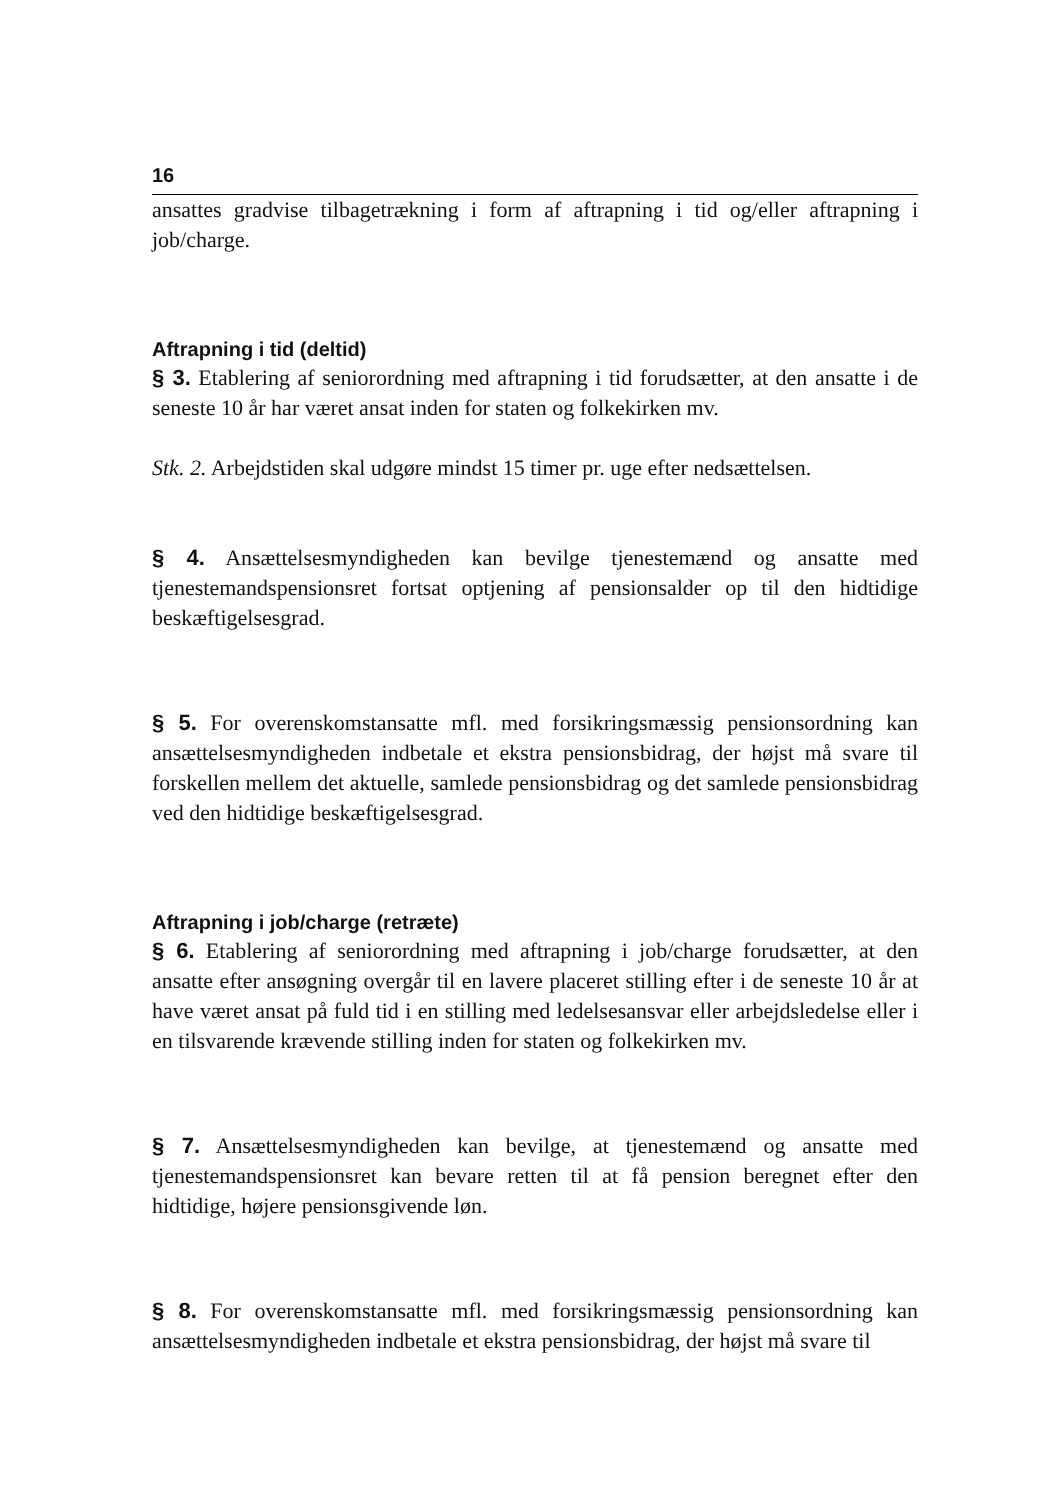16
ansattes gradvise tilbagetrækning i form af aftrapning i tid og/eller aftrapning i job/charge.
Aftrapning i tid (deltid)
§ 3. Etablering af seniorordning med aftrapning i tid forudsætter, at den ansatte i de seneste 10 år har været ansat inden for staten og folkekirken mv.
Stk. 2. Arbejdstiden skal udgøre mindst 15 timer pr. uge efter nedsættelsen.
§ 4. Ansættelsesmyndigheden kan bevilge tjenestemænd og ansatte med tjenestemandspensionsret fortsat optjening af pensionsalder op til den hidtidige beskæftigelsesgrad.
§ 5. For overenskomstansatte mfl. med forsikringsmæssig pensionsordning kan ansættelsesmyndigheden indbetale et ekstra pensionsbidrag, der højst må svare til forskellen mellem det aktuelle, samlede pensionsbidrag og det samlede pensionsbidrag ved den hidtidige beskæftigelsesgrad.
Aftrapning i job/charge (retræte)
§ 6. Etablering af seniorordning med aftrapning i job/charge forudsætter, at den ansatte efter ansøgning overgår til en lavere placeret stilling efter i de seneste 10 år at have været ansat på fuld tid i en stilling med ledelsesansvar eller arbejdsledelse eller i en tilsvarende krævende stilling inden for staten og folkekirken mv.
§ 7. Ansættelsesmyndigheden kan bevilge, at tjenestemænd og ansatte med tjenestemandspensionsret kan bevare retten til at få pension beregnet efter den hidtidige, højere pensionsgivende løn.
§ 8. For overenskomstansatte mfl. med forsikringsmæssig pensionsordning kan ansættelsesmyndigheden indbetale et ekstra pensionsbidrag, der højst må svare til